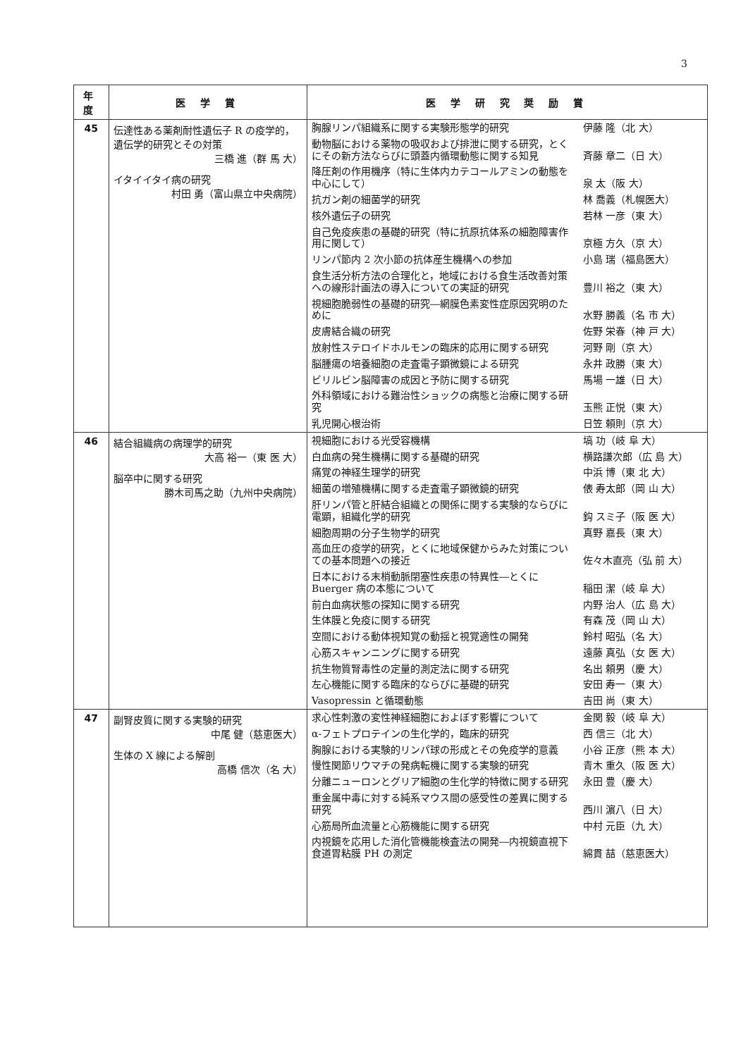3
| 年度 | 医 学 賞 | 医 学 研 究 奨 励 賞 |
| --- | --- | --- |
| 45 | 伝達性ある薬剤耐性遺伝子 R の疫学的，遺伝学的研究とその対策 三橋 進（群 馬 大） イタイイタイ病の研究 村田 勇（富山県立中央病院） | 胸腺リンパ組織系に関する実験形態学的研究 伊藤 隆（北 大） 動物脳における薬物の吸収および排泄に関する研究，とくにその新方法ならびに頭蓋内循環動態に関する知見 斉藤 章二（日 大） 降圧剤の作用機序（特に生体内カテコールアミンの動態を中心にして） 泉 太（阪 大） 抗ガン剤の細菌学的研究 林 喬義（札幌医大） 核外遺伝子の研究 若林 一彦（東 大） 自己免疫疾患の基礎的研究（特に抗原抗体系の細胞障害作用に関して） 京極 方久（京 大） リンパ節内 2 次小節の抗体産生機構への参加 小島 瑞（福島医大） 食生活分析方法の合理化と，地域における食生活改善対策への線形計画法の導入についての実証的研究 豊川 裕之（東 大） 視細胞脆弱性の基礎的研究―網膜色素変性症原因究明のために 水野 勝義（名 市 大） 皮膚結合織の研究 佐野 栄春（神 戸 大） 放射性ステロイドホルモンの臨床的応用に関する研究 河野 剛（京 大） 脳腫瘍の培養細胞の走査電子顕微鏡による研究 永井 政勝（東 大） ビリルビン脳障害の成因と予防に関する研究 馬場 一雄（日 大） 外科領域における難治性ショックの病態と治療に関する研究 玉熊 正悦（東 大） 乳児開心根治術 日笠 頼則（京 大） |
| 46 | 結合組織病の病理学的研究 大高 裕一（東 医 大） 脳卒中に関する研究 勝木司馬之助（九州中央病院） | 視細胞における光受容機構 塙 功（岐 阜 大） 白血病の発生機構に関する基礎的研究 横路謙次郎（広 島 大） 痛覚の神経生理学的研究 中浜 博（東 北 大） 細菌の増殖機構に関する走査電子顕微鏡的研究 俵 寿太郎（岡 山 大） 肝リンパ管と肝結合組織との関係に関する実験的ならびに電顕，組織化学的研究 鈎 スミ子（阪 医 大） 細胞周期の分子生物学的研究 真野 嘉長（東 大） 高血圧の疫学的研究，とくに地域保健からみた対策についての基本問題への接近 佐々木直亮（弘 前 大） 日本における末梢動脈閉塞性疾患の特異性―とくに Buerger 病の本態について 稲田 潔（岐 阜 大） 前白血病状態の探知に関する研究 内野 治人（広 島 大） 生体膜と免疫に関する研究 有森 茂（岡 山 大） 空間における動体視知覚の動揺と視覚適性の開発 鈴村 昭弘（名 大） 心筋スキャンニングに関する研究 遠藤 真弘（女 医 大） 抗生物質腎毒性の定量的測定法に関する研究 名出 頼男（慶 大） 左心機能に関する臨床的ならびに基礎的研究 安田 寿一（東 大） Vasopressin と循環動態 吉田 尚（東 大） |
| 47 | 副腎皮質に関する実験的研究 中尾 健（慈恵医大） 生体の X 線による解剖 高橋 信次（名 大） | 求心性刺激の変性神経細胞におよぼす影響について 金関 毅（岐 阜 大） α-フェトプロテインの生化学的，臨床的研究 西 信三（北 大） 胸腺における実験的リンパ球の形成とその免疫学的意義 小谷 正彦（熊 本 大） 慢性関節リウマチの発病転機に関する実験的研究 青木 重久（阪 医 大） 分離ニューロンとグリア細胞の生化学的特徴に関する研究 永田 豊（慶 大） 重金属中毒に対する純系マウス間の感受性の差異に関する研究 西川 濵八（日 大） 心筋局所血流量と心筋機能に関する研究 中村 元臣（九 大） 内視鏡を応用した消化管機能検査法の開発―内視鏡直視下食道胃粘膜 PH の測定 綿貫 喆（慈恵医大） |